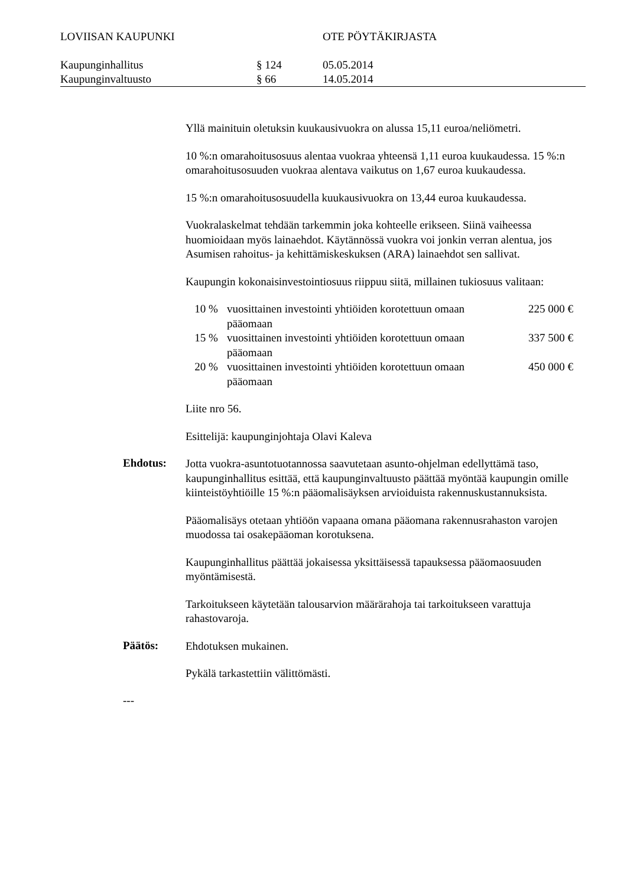LOVIISAN KAUPUNKI OTE PÖYTÄKIRJASTA
Kaupunginhallitus § 124 05.05.2014
Kaupunginvaltuusto § 66 14.05.2014
Yllä mainituin oletuksin kuukausivuokra on alussa 15,11 euroa/neliömetri.
10 %:n omarahoitusosuus alentaa vuokraa yhteensä 1,11 euroa kuukaudessa. 15 %:n omarahoitusosuuden vuokraa alentava vaikutus on 1,67 euroa kuukaudessa.
15 %:n omarahoitusosuudella kuukausivuokra on 13,44 euroa kuukaudessa.
Vuokralaskelmat tehdään tarkemmin joka kohteelle erikseen. Siinä vaiheessa huomioidaan myös lainaehdot. Käytännössä vuokra voi jonkin verran alentua, jos Asumisen rahoitus- ja kehittämiskeskuksen (ARA) lainaehdot sen sallivat.
Kaupungin kokonaisinvestointiosuus riippuu siitä, millainen tukiosuus valitaan:
| 10 % | vuosittainen investointi yhtiöiden korotettuun omaan pääomaan | 225 000 € |
| 15 % | vuosittainen investointi yhtiöiden korotettuun omaan pääomaan | 337 500 € |
| 20 % | vuosittainen investointi yhtiöiden korotettuun omaan pääomaan | 450 000 € |
Liite nro 56.
Esittelijä: kaupunginjohtaja Olavi Kaleva
Ehdotus:
Jotta vuokra-asuntotuotannossa saavutetaan asunto-ohjelman edellyttämä taso, kaupunginhallitus esittää, että kaupunginvaltuusto päättää myöntää kaupungin omille kiinteistöyhtiöille 15 %:n pääomalisäyksen arvioiduista rakennuskustannuksista.
Pääomalisäys otetaan yhtiöön vapaana omana pääomana rakennusrahaston varojen muodossa tai osakepääoman korotuksena.
Kaupunginhallitus päättää jokaisessa yksittäisessä tapauksessa pääomaosuuden myöntämisestä.
Tarkoitukseen käytetään talousarvion määrärahoja tai tarkoitukseen varattuja rahastovaroja.
Päätös:
Ehdotuksen mukainen.
Pykälä tarkastettiin välittömästi.
---